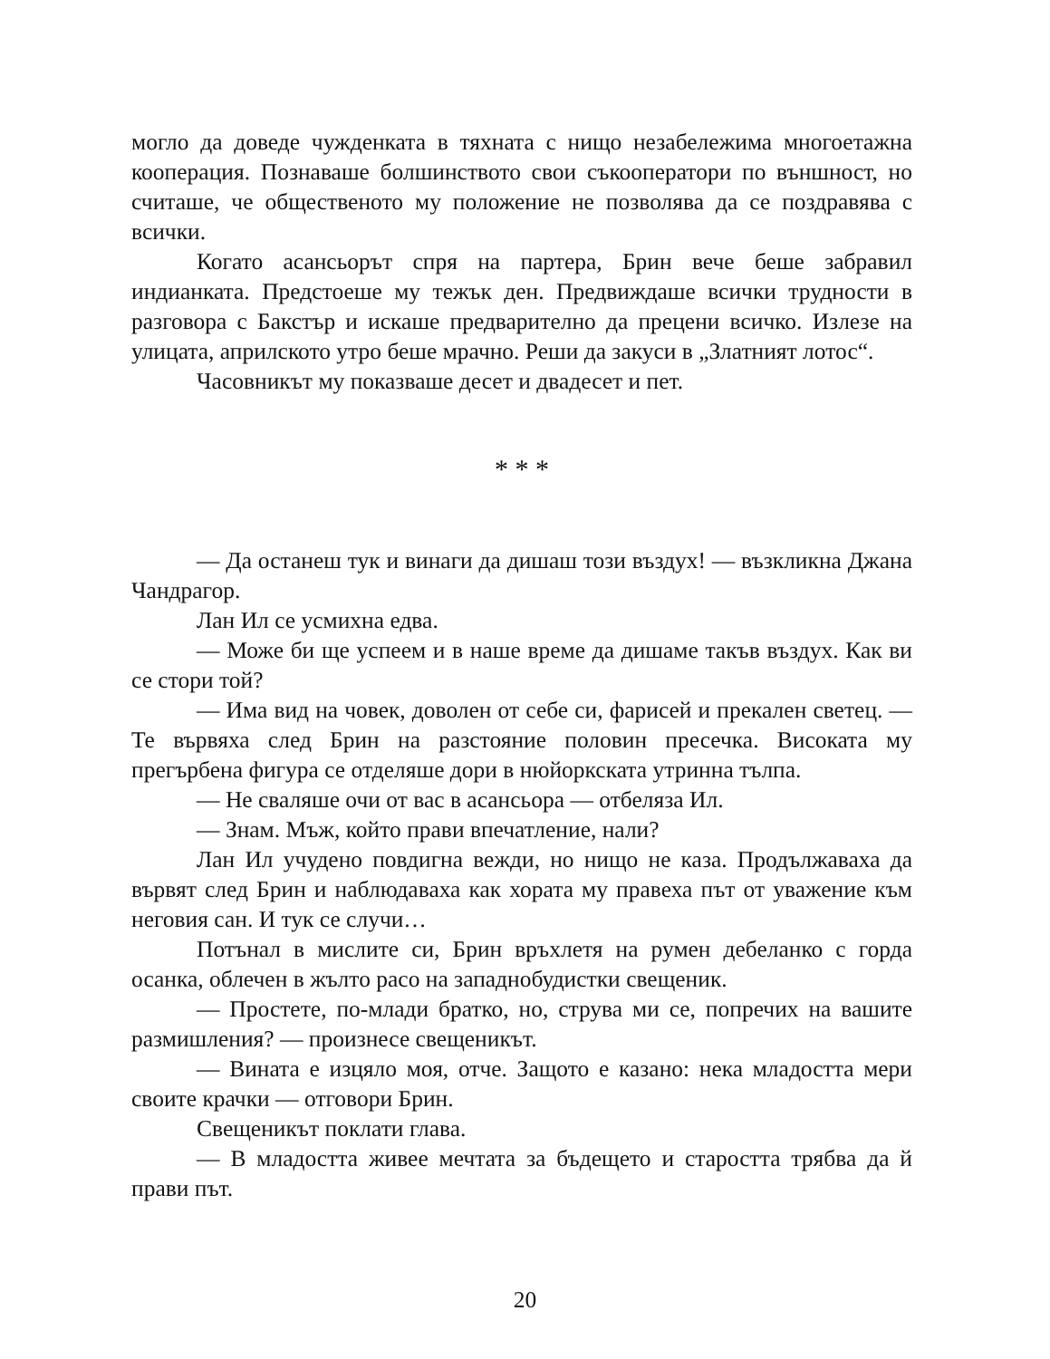могло да доведе чужденката в тяхната с нищо незабележима многоетажна кооперация. Познаваше болшинството свои съкооператори по външност, но считаше, че общественото му положение не позволява да се поздравява с всички.
Когато асансьорът спря на партера, Брин вече беше забравил индианката. Предстоеше му тежък ден. Предвиждаше всички трудности в разговора с Бакстър и искаше предварително да прецени всичко. Излезе на улицата, априлското утро беше мрачно. Реши да закуси в „Златният лотос“.
Часовникът му показваше десет и двадесет и пет.
* * *
— Да останеш тук и винаги да дишаш този въздух! — възкликна Джана Чандрагор.
Лан Ил се усмихна едва.
— Може би ще успеем и в наше време да дишаме такъв въздух. Как ви се стори той?
— Има вид на човек, доволен от себе си, фарисей и прекален светец. — Те вървяха след Брин на разстояние половин пресечка. Високата му прегърбена фигура се отделяше дори в нюйоркската утринна тълпа.
— Не сваляше очи от вас в асансьора — отбеляза Ил.
— Знам. Мъж, който прави впечатление, нали?
Лан Ил учудено повдигна вежди, но нищо не каза. Продължаваха да вървят след Брин и наблюдаваха как хората му правеха път от уважение към неговия сан. И тук се случи…
Потънал в мислите си, Брин връхлетя на румен дебеланко с горда осанка, облечен в жълто расо на западнобудистки свещеник.
— Простете, по-млади братко, но, струва ми се, попречих на вашите размишления? — произнесе свещеникът.
— Вината е изцяло моя, отче. Защото е казано: нека младостта мери своите крачки — отговори Брин.
Свещеникът поклати глава.
— В младостта живее мечтата за бъдещето и старостта трябва да й прави път.
20